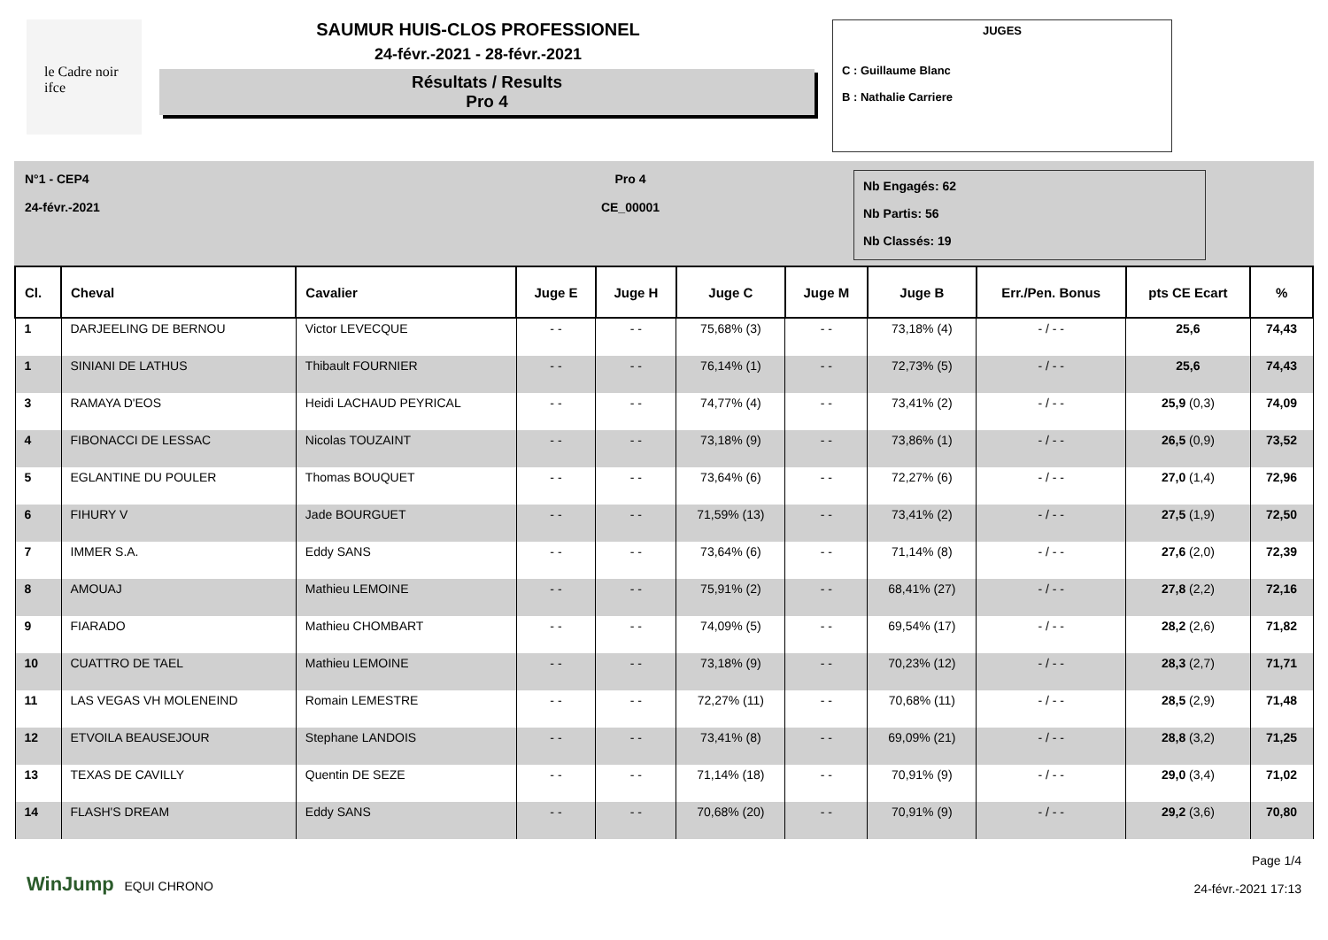le Cadre noir ifce
SAUMUR HUIS-CLOS PROFESSIONEL
24-févr.-2021 - 28-févr.-2021
Résultats / Results
Pro 4
JUGES
C : Guillaume Blanc
B : Nathalie Carriere
N°1 - CEP4
24-févr.-2021
Pro 4
CE_00001
Nb Engagés: 62
Nb Partis: 56
Nb Classés: 19
| Cl. | Cheval | Cavalier | Juge E | Juge H | Juge C | Juge M | Juge B | Err./Pen. Bonus | pts CE Ecart | % |
| --- | --- | --- | --- | --- | --- | --- | --- | --- | --- | --- |
| 1 | DARJEELING DE BERNOU | Victor LEVECQUE | - - | - - | 75,68% (3) | - - | 73,18% (4) | - / - - | 25,6 | 74,43 |
| 1 | SINIANI DE LATHUS | Thibault FOURNIER | - - | - - | 76,14% (1) | - - | 72,73% (5) | - / - - | 25,6 | 74,43 |
| 3 | RAMAYA D'EOS | Heidi LACHAUD PEYRICAL | - - | - - | 74,77% (4) | - - | 73,41% (2) | - / - - | 25,9 (0,3) | 74,09 |
| 4 | FIBONACCI DE LESSAC | Nicolas TOUZAINT | - - | - - | 73,18% (9) | - - | 73,86% (1) | - / - - | 26,5 (0,9) | 73,52 |
| 5 | EGLANTINE DU POULER | Thomas BOUQUET | - - | - - | 73,64% (6) | - - | 72,27% (6) | - / - - | 27,0 (1,4) | 72,96 |
| 6 | FIHURY V | Jade BOURGUET | - - | - - | 71,59% (13) | - - | 73,41% (2) | - / - - | 27,5 (1,9) | 72,50 |
| 7 | IMMER S.A. | Eddy SANS | - - | - - | 73,64% (6) | - - | 71,14% (8) | - / - - | 27,6 (2,0) | 72,39 |
| 8 | AMOUAJ | Mathieu LEMOINE | - - | - - | 75,91% (2) | - - | 68,41% (27) | - / - - | 27,8 (2,2) | 72,16 |
| 9 | FIARADO | Mathieu CHOMBART | - - | - - | 74,09% (5) | - - | 69,54% (17) | - / - - | 28,2 (2,6) | 71,82 |
| 10 | CUATTRO DE TAEL | Mathieu LEMOINE | - - | - - | 73,18% (9) | - - | 70,23% (12) | - / - - | 28,3 (2,7) | 71,71 |
| 11 | LAS VEGAS VH MOLENEIND | Romain LEMESTRE | - - | - - | 72,27% (11) | - - | 70,68% (11) | - / - - | 28,5 (2,9) | 71,48 |
| 12 | ETVOILA BEAUSEJOUR | Stephane LANDOIS | - - | - - | 73,41% (8) | - - | 69,09% (21) | - / - - | 28,8 (3,2) | 71,25 |
| 13 | TEXAS DE CAVILLY | Quentin DE SEZE | - - | - - | 71,14% (18) | - - | 70,91% (9) | - / - - | 29,0 (3,4) | 71,02 |
| 14 | FLASH'S DREAM | Eddy SANS | - - | - - | 70,68% (20) | - - | 70,91% (9) | - / - - | 29,2 (3,6) | 70,80 |
WinJump EQUI CHRONO
Page 1/4
24-févr.-2021 17:13